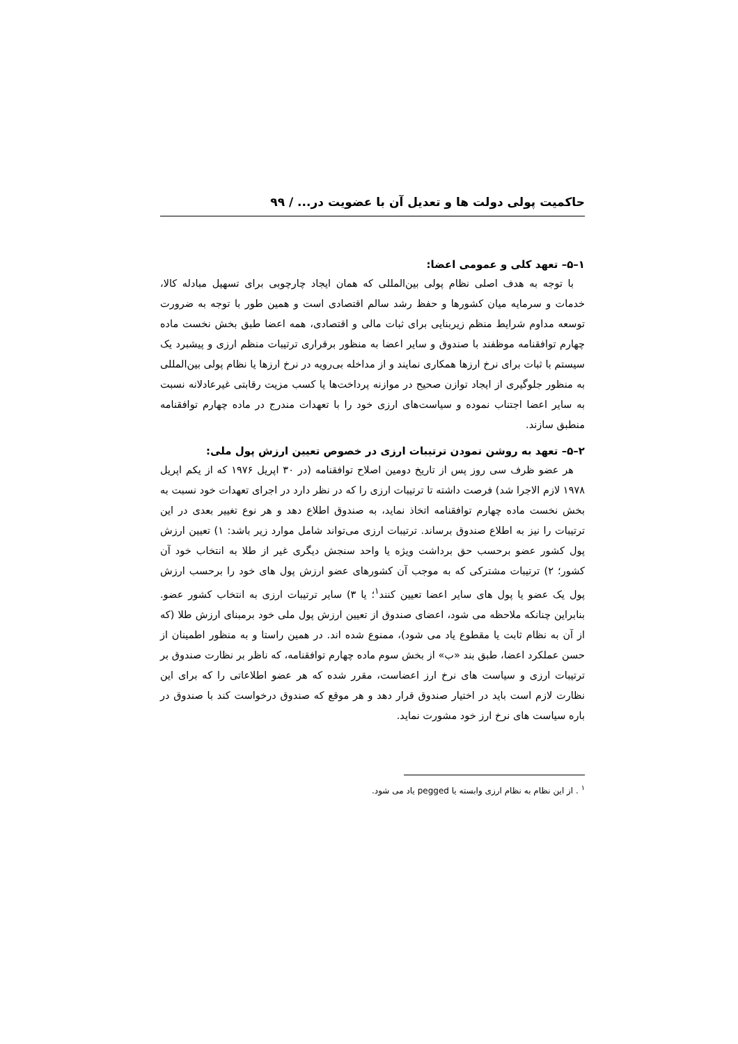حاکمیت پولی دولت ها و تعدیل آن با عضویت در... / ۹۹
۱–۵– تعهد کلی و عمومی اعضا:
با توجه به هدف اصلی نظام پولی بین‌المللی که همان ایجاد چارچوبی برای تسهیل مبادله کالا، خدمات و سرمایه میان کشورها و حفظ رشد سالم اقتصادی است و همین طور با توجه به ضرورت توسعه مداوم شرایط منظم زیربنایی برای ثبات مالی و اقتصادی، همه اعضا طبق بخش نخست ماده چهارم توافقنامه موظفند با صندوق و سایر اعضا به منظور برقراری ترتیبات منظم ارزی و پیشبرد یک سیستم با ثبات برای نرخ ارزها همکاری نمایند و از مداخله بی‌رویه در نرخ ارزها یا نظام پولی بین‌المللی به منظور جلوگیری از ایجاد توازن صحیح در موازنه پرداخت‌ها یا کسب مزیت رقابتی غیرعادلانه نسبت به سایر اعضا اجتناب نموده و سیاست‌های ارزی خود را با تعهدات مندرج در ماده چهارم توافقنامه منطبق سازند.
۲–۵– تعهد به روشن نمودن ترتیبات ارزی در خصوص تعیین ارزش پول ملی:
هر عضو ظرف سی روز پس از تاریخ دومین اصلاح توافقنامه (در ۳۰ اپریل ۱۹۷۶ که از یکم اپریل ۱۹۷۸ لازم الاجرا شد) فرصت داشته تا ترتیبات ارزی را که در نظر دارد در اجرای تعهدات خود نسبت به بخش نخست ماده چهارم توافقنامه اتخاذ نماید، به صندوق اطلاع دهد و هر نوع تغییر بعدی در این ترتیبات را نیز به اطلاع صندوق برساند. ترتیبات ارزی می‌تواند شامل موارد زیر باشد: ۱) تعیین ارزش پول کشور عضو برحسب حق برداشت ویژه یا واحد سنجش دیگری غیر از طلا به انتخاب خود آن کشور؛ ۲) ترتیبات مشترکی که به موجب آن کشورهای عضو ارزش پول های خود را برحسب ارزش پول یک عضو یا پول های سایر اعضا تعیین کنند<sup>۱</sup>؛ یا ۳) سایر ترتیبات ارزی به انتخاب کشور عضو. بنابراین چنانکه ملاحظه می شود، اعضای صندوق از تعیین ارزش پول ملی خود برمبنای ارزش طلا (که از آن به نظام ثابت یا مقطوع یاد می شود)، ممنوع شده اند. در همین راستا و به منظور اطمینان از حسن عملکرد اعضا، طبق بند «ب» از بخش سوم ماده چهارم توافقنامه، که ناظر بر نظارت صندوق بر ترتیبات ارزی و سیاست های نرخ ارز اعضاست، مقرر شده که هر عضو اطلاعاتی را که برای این نظارت لازم است باید در اختیار صندوق قرار دهد و هر موقع که صندوق درخواست کند با صندوق در باره سیاست های نرخ ارز خود مشورت نماید.
<sup>۱</sup> . از این نظام به نظام ارزی وابسته یا pegged یاد می شود.